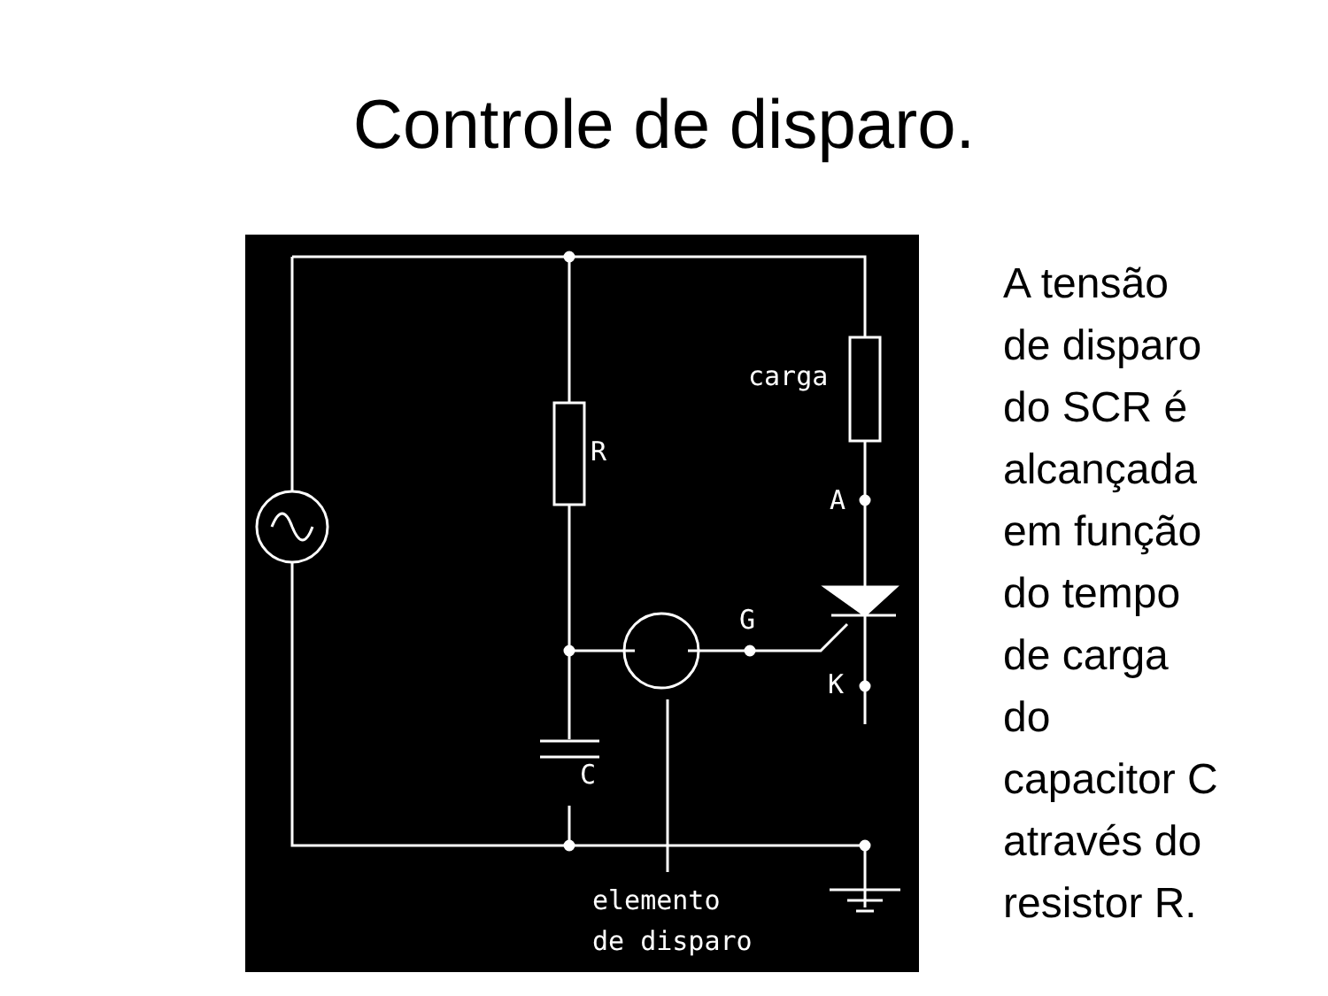Controle de disparo.
carga
R
A
G
K
C
elemento
de disparo
A tensão
de disparo
do SCR é
alcançada
em função
do tempo
de carga
do
capacitor C
através do
resistor R.